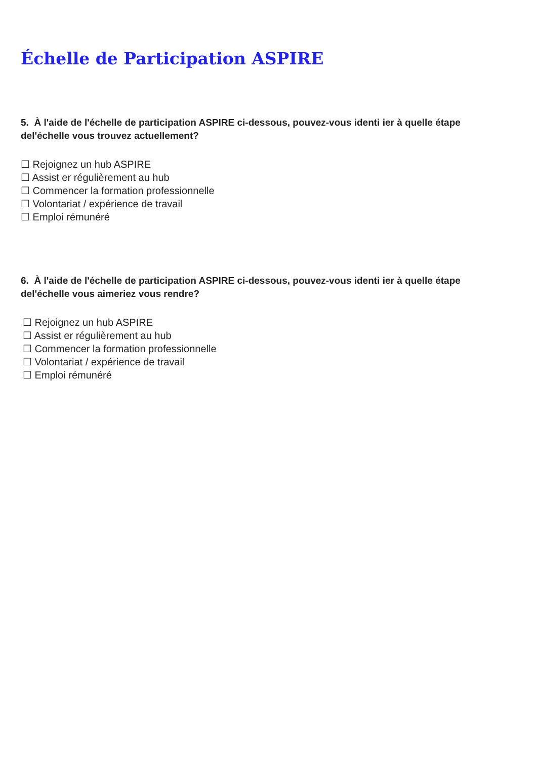Échelle de Participation ASPIRE
5. À l'aide de l'échelle de participation ASPIRE ci-dessous, pouvez-vous identi ier à quelle étape del'échelle vous trouvez actuellement?
☐ Rejoignez un hub ASPIRE
☐ Assist er régulièrement au hub
☐ Commencer la formation professionnelle
☐ Volontariat / expérience de travail
☐ Emploi rémunéré
6. À l'aide de l'échelle de participation ASPIRE ci-dessous, pouvez-vous identi ier à quelle étape del'échelle vous aimeriez vous rendre?
☐ Rejoignez un hub ASPIRE
☐ Assist er régulièrement au hub
☐ Commencer la formation professionnelle
☐ Volontariat / expérience de travail
☐ Emploi rémunéré